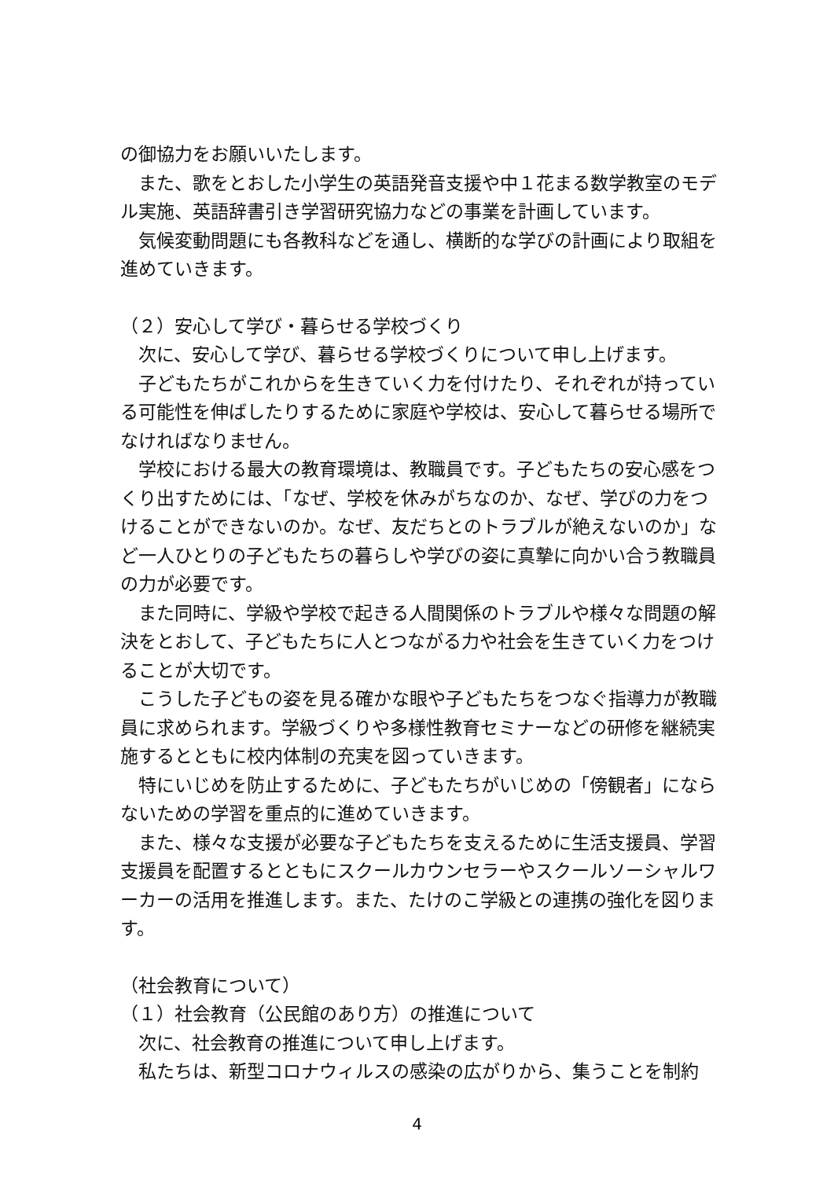の御協力をお願いいたします。
また、歌をとおした小学生の英語発音支援や中１花まる数学教室のモデル実施、英語辞書引き学習研究協力などの事業を計画しています。
気候変動問題にも各教科などを通し、横断的な学びの計画により取組を進めていきます。
（２）安心して学び・暮らせる学校づくり
次に、安心して学び、暮らせる学校づくりについて申し上げます。
子どもたちがこれからを生きていく力を付けたり、それぞれが持っている可能性を伸ばしたりするために家庭や学校は、安心して暮らせる場所でなければなりません。
学校における最大の教育環境は、教職員です。子どもたちの安心感をつくり出すためには、「なぜ、学校を休みがちなのか、なぜ、学びの力をつけることができないのか。なぜ、友だちとのトラブルが絶えないのか」など一人ひとりの子どもたちの暮らしや学びの姿に真摯に向かい合う教職員の力が必要です。
また同時に、学級や学校で起きる人間関係のトラブルや様々な問題の解決をとおして、子どもたちに人とつながる力や社会を生きていく力をつけることが大切です。
こうした子どもの姿を見る確かな眼や子どもたちをつなぐ指導力が教職員に求められます。学級づくりや多様性教育セミナーなどの研修を継続実施するとともに校内体制の充実を図っていきます。
特にいじめを防止するために、子どもたちがいじめの「傍観者」にならないための学習を重点的に進めていきます。
また、様々な支援が必要な子どもたちを支えるために生活支援員、学習支援員を配置するとともにスクールカウンセラーやスクールソーシャルワーカーの活用を推進します。また、たけのこ学級との連携の強化を図ります。
（社会教育について）
（１）社会教育（公民館のあり方）の推進について
次に、社会教育の推進について申し上げます。
私たちは、新型コロナウィルスの感染の広がりから、集うことを制約
4